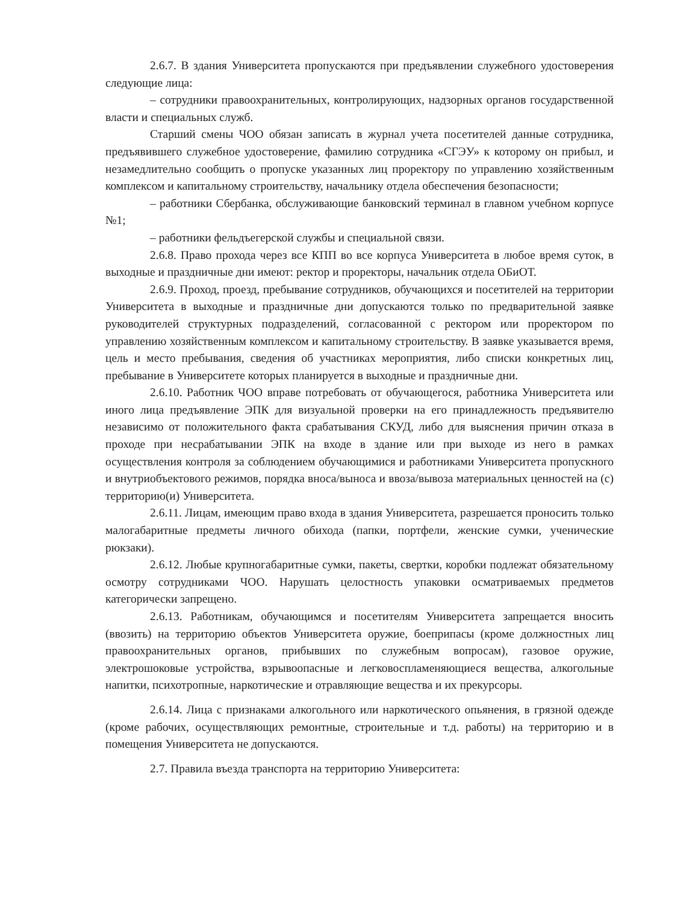2.6.7. В здания Университета пропускаются при предъявлении служебного удостоверения следующие лица:
– сотрудники правоохранительных, контролирующих, надзорных органов государственной власти и специальных служб.
Старший смены ЧОО обязан записать в журнал учета посетителей данные сотрудника, предъявившего служебное удостоверение, фамилию сотрудника «СГЭУ» к которому он прибыл, и незамедлительно сообщить о пропуске указанных лиц проректору по управлению хозяйственным комплексом и капитальному строительству, начальнику отдела обеспечения безопасности;
– работники Сбербанка, обслуживающие банковский терминал в главном учебном корпусе №1;
– работники фельдъегерской службы и специальной связи.
2.6.8. Право прохода через все КПП во все корпуса Университета в любое время суток, в выходные и праздничные дни имеют: ректор и проректоры, начальник отдела ОБиОТ.
2.6.9. Проход, проезд, пребывание сотрудников, обучающихся и посетителей на территории Университета в выходные и праздничные дни допускаются только по предварительной заявке руководителей структурных подразделений, согласованной с ректором или проректором по управлению хозяйственным комплексом и капитальному строительству. В заявке указывается время, цель и место пребывания, сведения об участниках мероприятия, либо списки конкретных лиц, пребывание в Университете которых планируется в выходные и праздничные дни.
2.6.10. Работник ЧОО вправе потребовать от обучающегося, работника Университета или иного лица предъявление ЭПК для визуальной проверки на его принадлежность предъявителю независимо от положительного факта срабатывания СКУД, либо для выяснения причин отказа в проходе при несрабатывании ЭПК на входе в здание или при выходе из него в рамках осуществления контроля за соблюдением обучающимися и работниками Университета пропускного и внутриобъектового режимов, порядка вноса/выноса и ввоза/вывоза материальных ценностей на (с) территорию(и) Университета.
2.6.11. Лицам, имеющим право входа в здания Университета, разрешается проносить только малогабаритные предметы личного обихода (папки, портфели, женские сумки, ученические рюкзаки).
2.6.12. Любые крупногабаритные сумки, пакеты, свертки, коробки подлежат обязательному осмотру сотрудниками ЧОО. Нарушать целостность упаковки осматриваемых предметов категорически запрещено.
2.6.13. Работникам, обучающимся и посетителям Университета запрещается вносить (ввозить) на территорию объектов Университета оружие, боеприпасы (кроме должностных лиц правоохранительных органов, прибывших по служебным вопросам), газовое оружие, электрошоковые устройства, взрывоопасные и легковоспламеняющиеся вещества, алкогольные напитки, психотропные, наркотические и отравляющие вещества и их прекурсоры.
2.6.14. Лица с признаками алкогольного или наркотического опьянения, в грязной одежде (кроме рабочих, осуществляющих ремонтные, строительные и т.д. работы) на территорию и в помещения Университета не допускаются.
2.7. Правила въезда транспорта на территорию Университета: